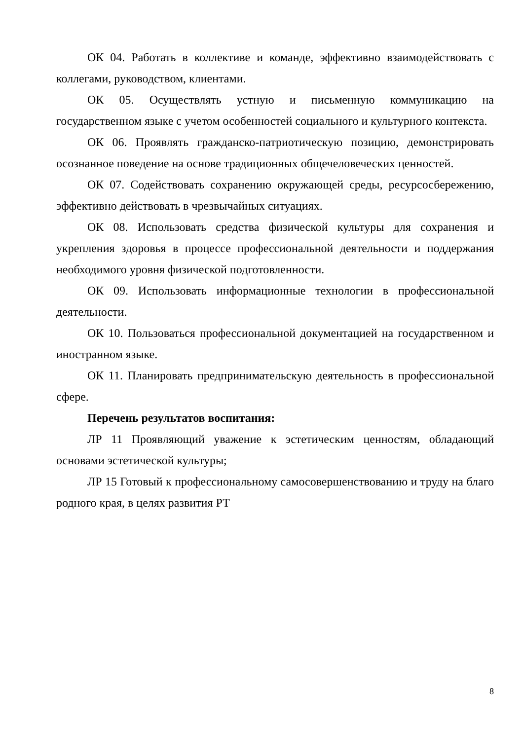ОК 04. Работать в коллективе и команде, эффективно взаимодействовать с коллегами, руководством, клиентами.
ОК 05. Осуществлять устную и письменную коммуникацию на государственном языке с учетом особенностей социального и культурного контекста.
ОК 06. Проявлять гражданско-патриотическую позицию, демонстрировать осознанное поведение на основе традиционных общечеловеческих ценностей.
ОК 07. Содействовать сохранению окружающей среды, ресурсосбережению, эффективно действовать в чрезвычайных ситуациях.
ОК 08. Использовать средства физической культуры для сохранения и укрепления здоровья в процессе профессиональной деятельности и поддержания необходимого уровня физической подготовленности.
ОК 09. Использовать информационные технологии в профессиональной деятельности.
ОК 10. Пользоваться профессиональной документацией на государственном и иностранном языке.
ОК 11. Планировать предпринимательскую деятельность в профессиональной сфере.
Перечень результатов воспитания:
ЛР 11 Проявляющий уважение к эстетическим ценностям, обладающий основами эстетической культуры;
ЛР 15 Готовый к профессиональному самосовершенствованию и труду на благо родного края, в целях развития РТ
8